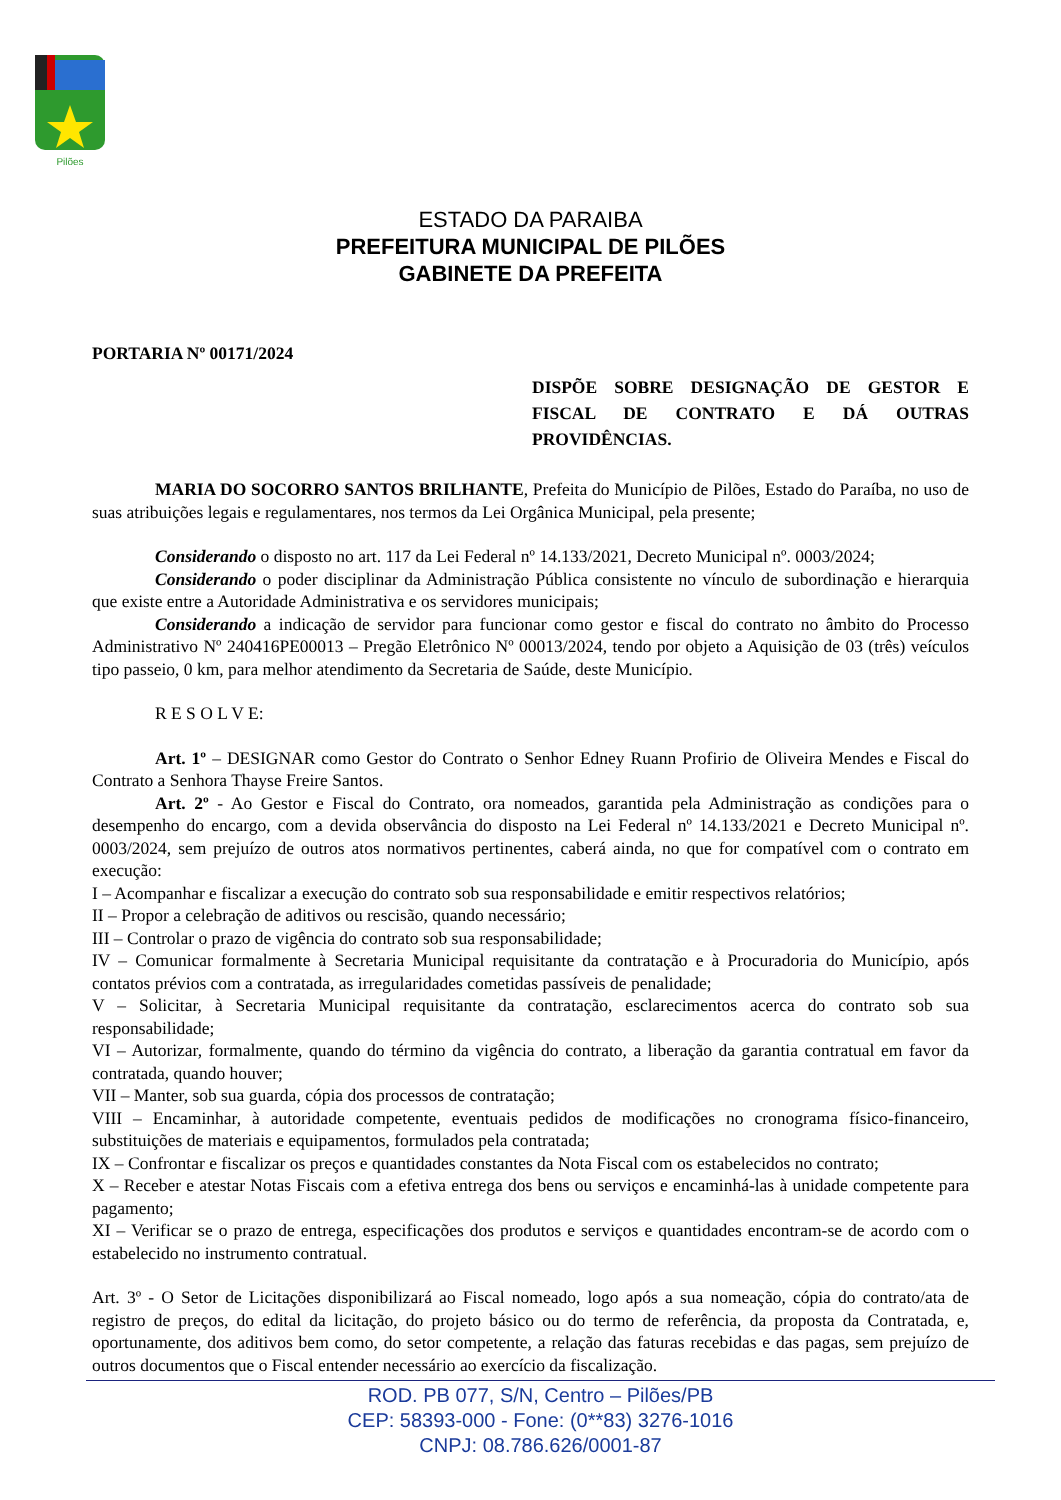Pilões
ESTADO DA PARAIBA
PREFEITURA MUNICIPAL DE PILÕES
GABINETE DA PREFEITA
PORTARIA Nº 00171/2024
DISPÕE SOBRE DESIGNAÇÃO DE GESTOR E FISCAL DE CONTRATO E DÁ OUTRAS PROVIDÊNCIAS.
MARIA DO SOCORRO SANTOS BRILHANTE, Prefeita do Município de Pilões, Estado do Paraíba, no uso de suas atribuições legais e regulamentares, nos termos da Lei Orgânica Municipal, pela presente;
Considerando o disposto no art. 117 da Lei Federal nº 14.133/2021, Decreto Municipal nº. 0003/2024;
Considerando o poder disciplinar da Administração Pública consistente no vínculo de subordinação e hierarquia que existe entre a Autoridade Administrativa e os servidores municipais;
Considerando a indicação de servidor para funcionar como gestor e fiscal do contrato no âmbito do Processo Administrativo Nº 240416PE00013 – Pregão Eletrônico Nº 00013/2024, tendo por objeto a Aquisição de 03 (três) veículos tipo passeio, 0 km, para melhor atendimento da Secretaria de Saúde, deste Município.
R E S O L V E:
Art. 1º – DESIGNAR como Gestor do Contrato o Senhor Edney Ruann Profirio de Oliveira Mendes e Fiscal do Contrato a Senhora Thayse Freire Santos.
Art. 2º - Ao Gestor e Fiscal do Contrato, ora nomeados, garantida pela Administração as condições para o desempenho do encargo, com a devida observância do disposto na Lei Federal nº 14.133/2021 e Decreto Municipal nº. 0003/2024, sem prejuízo de outros atos normativos pertinentes, caberá ainda, no que for compatível com o contrato em execução:
I – Acompanhar e fiscalizar a execução do contrato sob sua responsabilidade e emitir respectivos relatórios;
II – Propor a celebração de aditivos ou rescisão, quando necessário;
III – Controlar o prazo de vigência do contrato sob sua responsabilidade;
IV – Comunicar formalmente à Secretaria Municipal requisitante da contratação e à Procuradoria do Município, após contatos prévios com a contratada, as irregularidades cometidas passíveis de penalidade;
V – Solicitar, à Secretaria Municipal requisitante da contratação, esclarecimentos acerca do contrato sob sua responsabilidade;
VI – Autorizar, formalmente, quando do término da vigência do contrato, a liberação da garantia contratual em favor da contratada, quando houver;
VII – Manter, sob sua guarda, cópia dos processos de contratação;
VIII – Encaminhar, à autoridade competente, eventuais pedidos de modificações no cronograma físico-financeiro, substituições de materiais e equipamentos, formulados pela contratada;
IX – Confrontar e fiscalizar os preços e quantidades constantes da Nota Fiscal com os estabelecidos no contrato;
X – Receber e atestar Notas Fiscais com a efetiva entrega dos bens ou serviços e encaminhá-las à unidade competente para pagamento;
XI – Verificar se o prazo de entrega, especificações dos produtos e serviços e quantidades encontram-se de acordo com o estabelecido no instrumento contratual.
Art. 3º - O Setor de Licitações disponibilizará ao Fiscal nomeado, logo após a sua nomeação, cópia do contrato/ata de registro de preços, do edital da licitação, do projeto básico ou do termo de referência, da proposta da Contratada, e, oportunamente, dos aditivos bem como, do setor competente, a relação das faturas recebidas e das pagas, sem prejuízo de outros documentos que o Fiscal entender necessário ao exercício da fiscalização.
ROD. PB 077, S/N, Centro – Pilões/PB
CEP: 58393-000 - Fone: (0**83) 3276-1016
CNPJ: 08.786.626/0001-87